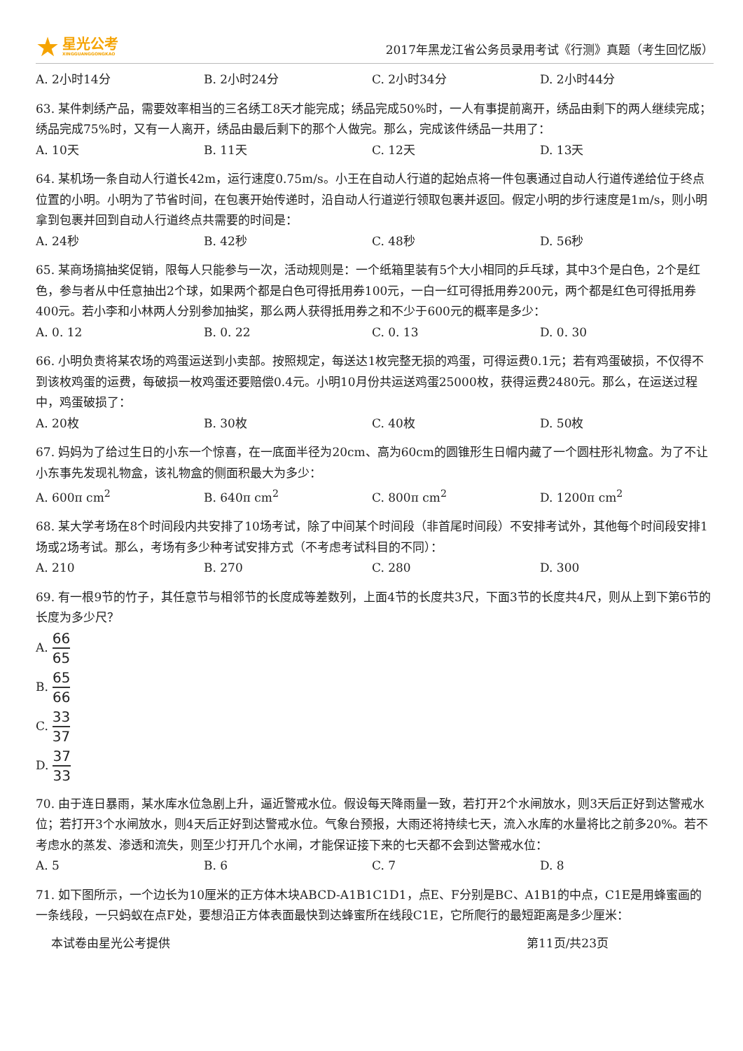★
星光公考
XINGGUANGGONGKAO
2017年黑龙江省公务员录用考试《行测》真题（考生回忆版）
A. 2小时14分 B. 2小时24分 C. 2小时34分 D. 2小时44分
63. 某件刺绣产品，需要效率相当的三名绣工8天才能完成；绣品完成50%时，一人有事提前离开，绣品由剩下的两人继续完成；绣品完成75%时，又有一人离开，绣品由最后剩下的那个人做完。那么，完成该件绣品一共用了：
A. 10天 B. 11天 C. 12天 D. 13天
64. 某机场一条自动人行道长42m，运行速度0.75m/s。小王在自动人行道的起始点将一件包裹通过自动人行道传递给位于终点位置的小明。小明为了节省时间，在包裹开始传递时，沿自动人行道逆行领取包裹并返回。假定小明的步行速度是1m/s，则小明拿到包裹并回到自动人行道终点共需要的时间是：
A. 24秒 B. 42秒 C. 48秒 D. 56秒
65. 某商场搞抽奖促销，限每人只能参与一次，活动规则是：一个纸箱里装有5个大小相同的乒乓球，其中3个是白色，2个是红色，参与者从中任意抽出2个球，如果两个都是白色可得抵用券100元，一白一红可得抵用券200元，两个都是红色可得抵用券400元。若小李和小林两人分别参加抽奖，那么两人获得抵用券之和不少于600元的概率是多少：
A. 0. 12 B. 0. 22 C. 0. 13 D. 0. 30
66. 小明负责将某农场的鸡蛋运送到小卖部。按照规定，每送达1枚完整无损的鸡蛋，可得运费0.1元；若有鸡蛋破损，不仅得不到该枚鸡蛋的运费，每破损一枚鸡蛋还要赔偿0.4元。小明10月份共运送鸡蛋25000枚，获得运费2480元。那么，在运送过程中，鸡蛋破损了：
A. 20枚 B. 30枚 C. 40枚 D. 50枚
67. 妈妈为了给过生日的小东一个惊喜，在一底面半径为20cm、高为60cm的圆锥形生日帽内藏了一个圆柱形礼物盒。为了不让小东事先发现礼物盒，该礼物盒的侧面积最大为多少：
A. 600π cm<sup>2</sup> B. 640π cm<sup>2</sup> C. 800π cm<sup>2</sup> D. 1200π cm<sup>2</sup>
68. 某大学考场在8个时间段内共安排了10场考试，除了中间某个时间段（非首尾时间段）不安排考试外，其他每个时间段安排1场或2场考试。那么，考场有多少种考试安排方式（不考虑考试科目的不同）：
A. 210 B. 270 C. 280 D. 300
69. 有一根9节的竹子，其任意节与相邻节的长度成等差数列，上面4节的长度共3尺，下面3节的长度共4尺，则从上到下第6节的长度为多少尺？
A. 66 65
B. 65 66
C. 33 37
D. 37 33
70. 由于连日暴雨，某水库水位急剧上升，逼近警戒水位。假设每天降雨量一致，若打开2个水闸放水，则3天后正好到达警戒水位；若打开3个水闸放水，则4天后正好到达警戒水位。气象台预报，大雨还将持续七天，流入水库的水量将比之前多20%。若不考虑水的蒸发、渗透和流失，则至少打开几个水闸，才能保证接下来的七天都不会到达警戒水位：
A. 5 B. 6 C. 7 D. 8
71. 如下图所示，一个边长为10厘米的正方体木块ABCD-A1B1C1D1，点E、F分别是BC、A1B1的中点，C1E是用蜂蜜画的一条线段，一只蚂蚁在点F处，要想沿正方体表面最快到达蜂蜜所在线段C1E，它所爬行的最短距离是多少厘米：
本试卷由星光公考提供 第11页/共23页